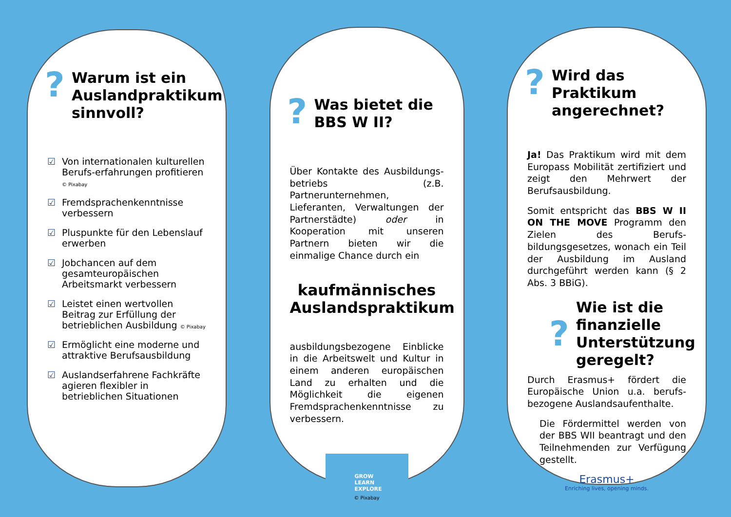? Warum ist ein Auslandpraktikum sinnvoll?
☑ Von internationalen kulturellen Berufs-erfahrungen profitieren © Pixabay
☑ Fremdsprachenkenntnisse verbessern
☑ Pluspunkte für den Lebenslauf erwerben
☑ Jobchancen auf dem gesamteuropäischen Arbeitsmarkt verbessern
☑ Leistet einen wertvollen Beitrag zur Erfüllung der betrieblichen Ausbildung © Pixabay
☑ Ermöglicht eine moderne und attraktive Berufsausbildung
☑ Auslandserfahrene Fachkräfte agieren flexibler in betrieblichen Situationen
? Was bietet die BBS W II?
Über Kontakte des Ausbildungs-betriebs (z.B. Partnerunternehmen, Lieferanten, Verwaltungen der Partnerstädte) oder in Kooperation mit unseren Partnern bieten wir die einmalige Chance durch ein
kaufmännisches Auslandspraktikum
ausbildungsbezogene Einblicke in die Arbeitswelt und Kultur in einem anderen europäischen Land zu erhalten und die Möglichkeit die eigenen Fremdsprachenkenntnisse zu verbessern.
GROW
LEARN
EXPLORE
© Pixabay
? Wird das Praktikum angerechnet?
Ja! Das Praktikum wird mit dem Europass Mobilität zertifiziert und zeigt den Mehrwert der Berufsausbildung.
Somit entspricht das BBS W II ON THE MOVE Programm den Zielen des Berufs-bildungsgesetzes, wonach ein Teil der Ausbildung im Ausland durchgeführt werden kann (§ 2 Abs. 3 BBiG).
?
Wie ist die finanzielle Unterstützung geregelt?
Durch Erasmus+ fördert die Europäische Union u.a. berufs-bezogene Auslandsaufenthalte.
Die Fördermittel werden von der BBS WII beantragt und den Teilnehmenden zur Verfügung gestellt.
Erasmus+
Enriching lives, opening minds.